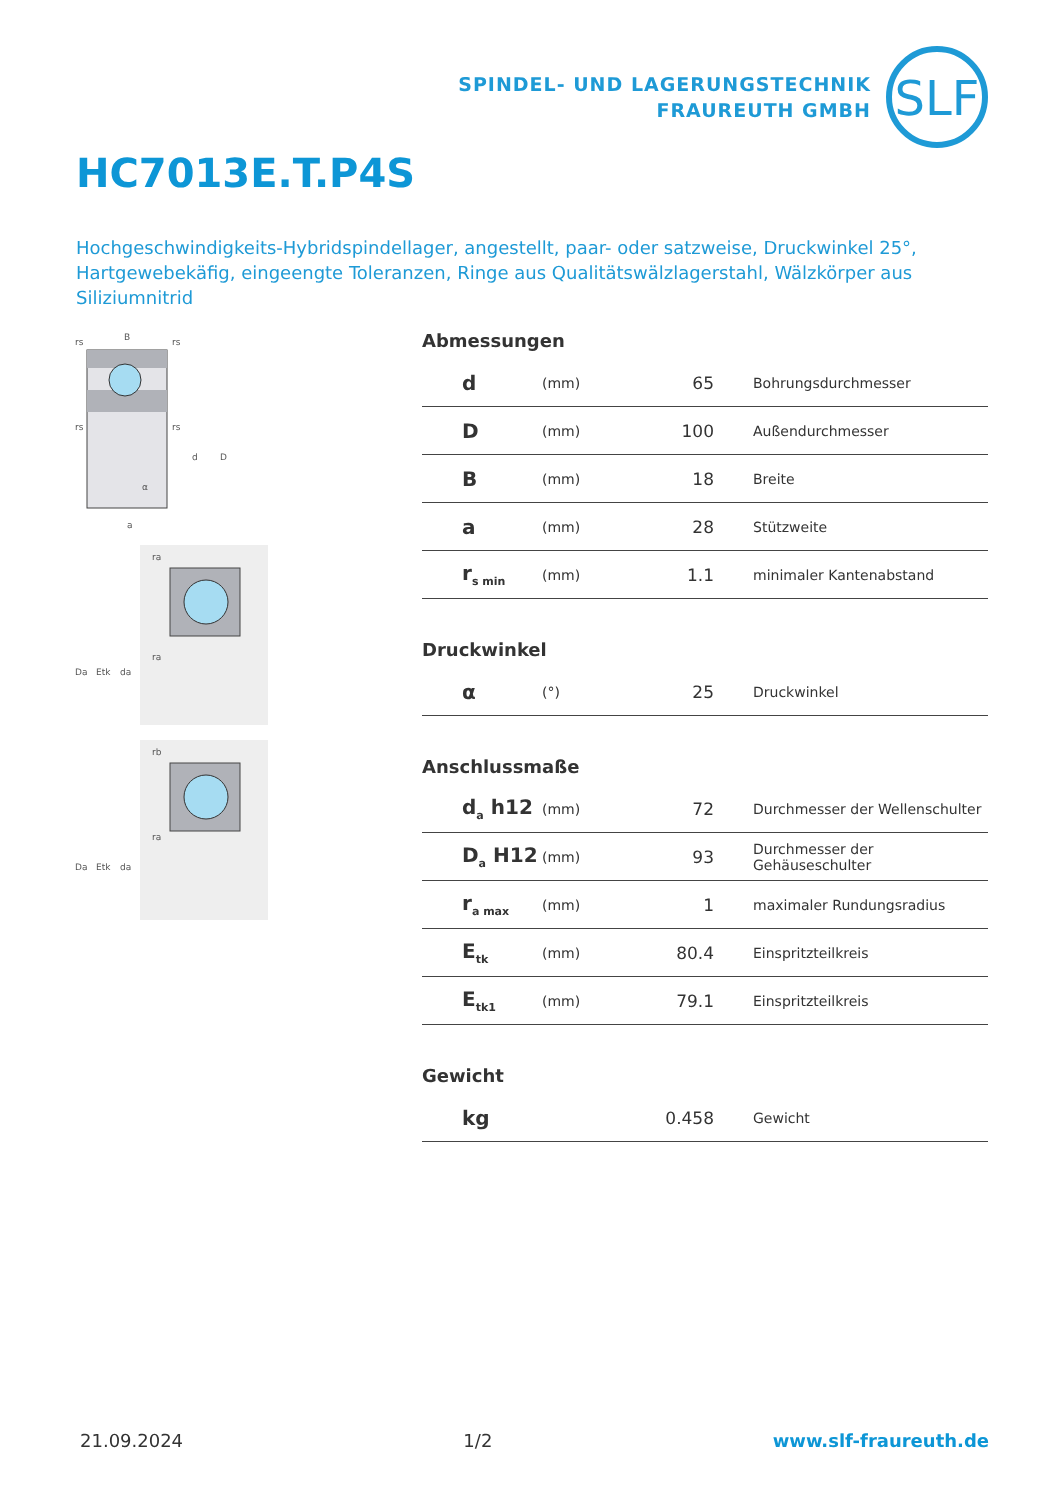SPINDEL- UND LAGERUNGSTECHNIK
FRAUREUTH GMBH
SLF
HC7013E.T.P4S
Hochgeschwindigkeits-Hybridspindellager, angestellt, paar- oder satzweise, Druckwinkel 25°, Hartgewebekäfig, eingeengte Toleranzen, Ringe aus Qualitätswälzlagerstahl, Wälzkörper aus Siliziumnitrid
B
rs
rs
rs
rs
d
D
α
a
Da
Etk
da
ra
ra
Da
Etk
da
rb
ra
Abmessungen
| d | (mm) | 65 | Bohrungsdurchmesser |
| D | (mm) | 100 | Außendurchmesser |
| B | (mm) | 18 | Breite |
| a | (mm) | 28 | Stützweite |
| r<sub>s min</sub> | (mm) | 1.1 | minimaler Kantenabstand |
Druckwinkel
| α | (°) | 25 | Druckwinkel |
Anschlussmaße
| d<sub>a</sub> h12 | (mm) | 72 | Durchmesser der Wellenschulter |
| D<sub>a</sub> H12 | (mm) | 93 | Durchmesser der Gehäuseschulter |
| r<sub>a max</sub> | (mm) | 1 | maximaler Rundungsradius |
| E<sub>tk</sub> | (mm) | 80.4 | Einspritzteilkreis |
| E<sub>tk1</sub> | (mm) | 79.1 | Einspritzteilkreis |
Gewicht
| kg | | 0.458 | Gewicht |
21.09.2024 1/2 www.slf-fraureuth.de